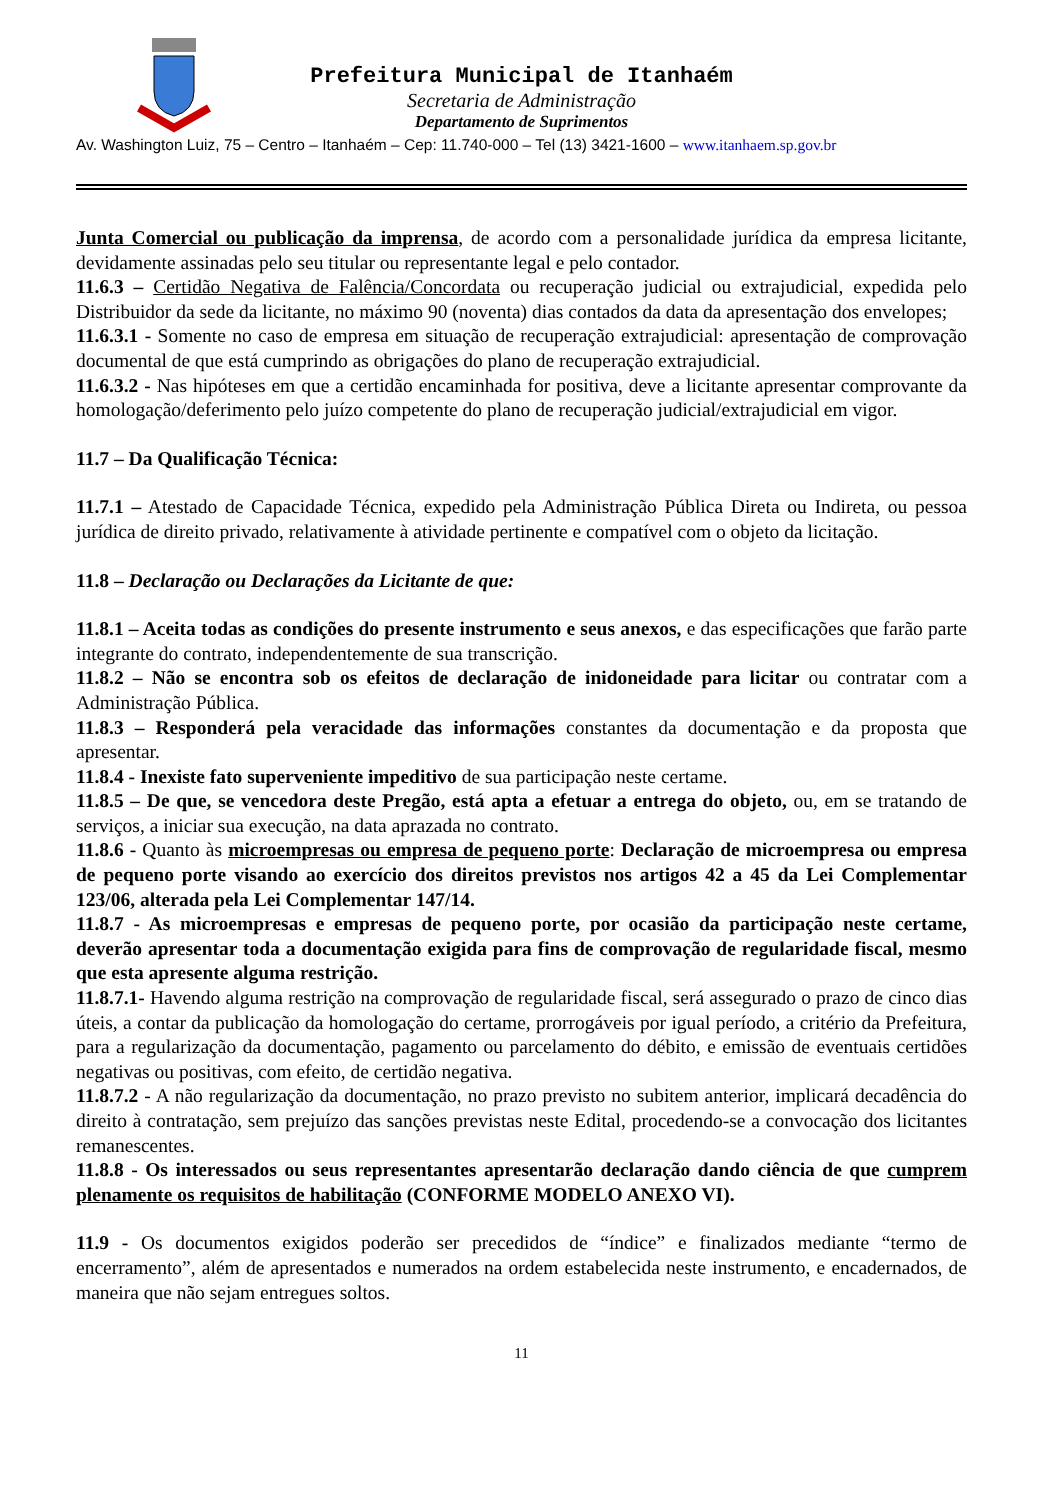Prefeitura Municipal de Itanhaém
Secretaria de Administração
Departamento de Suprimentos
Av. Washington Luiz, 75 – Centro – Itanhaém – Cep: 11.740-000 – Tel (13) 3421-1600 – www.itanhaem.sp.gov.br
Junta Comercial ou publicação da imprensa, de acordo com a personalidade jurídica da empresa licitante, devidamente assinadas pelo seu titular ou representante legal e pelo contador.
11.6.3 – Certidão Negativa de Falência/Concordata ou recuperação judicial ou extrajudicial, expedida pelo Distribuidor da sede da licitante, no máximo 90 (noventa) dias contados da data da apresentação dos envelopes;
11.6.3.1 - Somente no caso de empresa em situação de recuperação extrajudicial: apresentação de comprovação documental de que está cumprindo as obrigações do plano de recuperação extrajudicial.
11.6.3.2 - Nas hipóteses em que a certidão encaminhada for positiva, deve a licitante apresentar comprovante da homologação/deferimento pelo juízo competente do plano de recuperação judicial/extrajudicial em vigor.
11.7 – Da Qualificação Técnica:
11.7.1 – Atestado de Capacidade Técnica, expedido pela Administração Pública Direta ou Indireta, ou pessoa jurídica de direito privado, relativamente à atividade pertinente e compatível com o objeto da licitação.
11.8 – Declaração ou Declarações da Licitante de que:
11.8.1 – Aceita todas as condições do presente instrumento e seus anexos, e das especificações que farão parte integrante do contrato, independentemente de sua transcrição.
11.8.2 – Não se encontra sob os efeitos de declaração de inidoneidade para licitar ou contratar com a Administração Pública.
11.8.3 – Responderá pela veracidade das informações constantes da documentação e da proposta que apresentar.
11.8.4 - Inexiste fato superveniente impeditivo de sua participação neste certame.
11.8.5 – De que, se vencedora deste Pregão, está apta a efetuar a entrega do objeto, ou, em se tratando de serviços, a iniciar sua execução, na data aprazada no contrato.
11.8.6 - Quanto às microempresas ou empresa de pequeno porte: Declaração de microempresa ou empresa de pequeno porte visando ao exercício dos direitos previstos nos artigos 42 a 45 da Lei Complementar 123/06, alterada pela Lei Complementar 147/14.
11.8.7 - As microempresas e empresas de pequeno porte, por ocasião da participação neste certame, deverão apresentar toda a documentação exigida para fins de comprovação de regularidade fiscal, mesmo que esta apresente alguma restrição.
11.8.7.1- Havendo alguma restrição na comprovação de regularidade fiscal, será assegurado o prazo de cinco dias úteis, a contar da publicação da homologação do certame, prorrogáveis por igual período, a critério da Prefeitura, para a regularização da documentação, pagamento ou parcelamento do débito, e emissão de eventuais certidões negativas ou positivas, com efeito, de certidão negativa.
11.8.7.2 - A não regularização da documentação, no prazo previsto no subitem anterior, implicará decadência do direito à contratação, sem prejuízo das sanções previstas neste Edital, procedendo-se a convocação dos licitantes remanescentes.
11.8.8 - Os interessados ou seus representantes apresentarão declaração dando ciência de que cumprem plenamente os requisitos de habilitação (CONFORME MODELO ANEXO VI).
11.9 - Os documentos exigidos poderão ser precedidos de “índice” e finalizados mediante “termo de encerramento”, além de apresentados e numerados na ordem estabelecida neste instrumento, e encadernados, de maneira que não sejam entregues soltos.
11